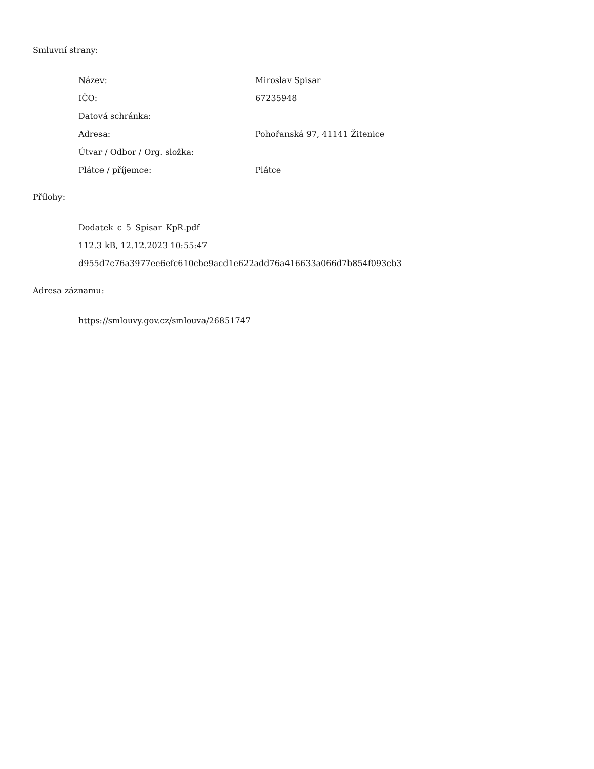Smluvní strany:
| Název: | Miroslav Spisar |
| IČO: | 67235948 |
| Datová schránka: | |
| Adresa: | Pohořanská 97, 41141 Žitenice |
| Útvar / Odbor / Org. složka: | |
| Plátce / příjemce: | Plátce |
Přílohy:
Dodatek_c_5_Spisar_KpR.pdf
112.3 kB, 12.12.2023 10:55:47
d955d7c76a3977ee6efc610cbe9acd1e622add76a416633a066d7b854f093cb3
Adresa záznamu:
https://smlouvy.gov.cz/smlouva/26851747